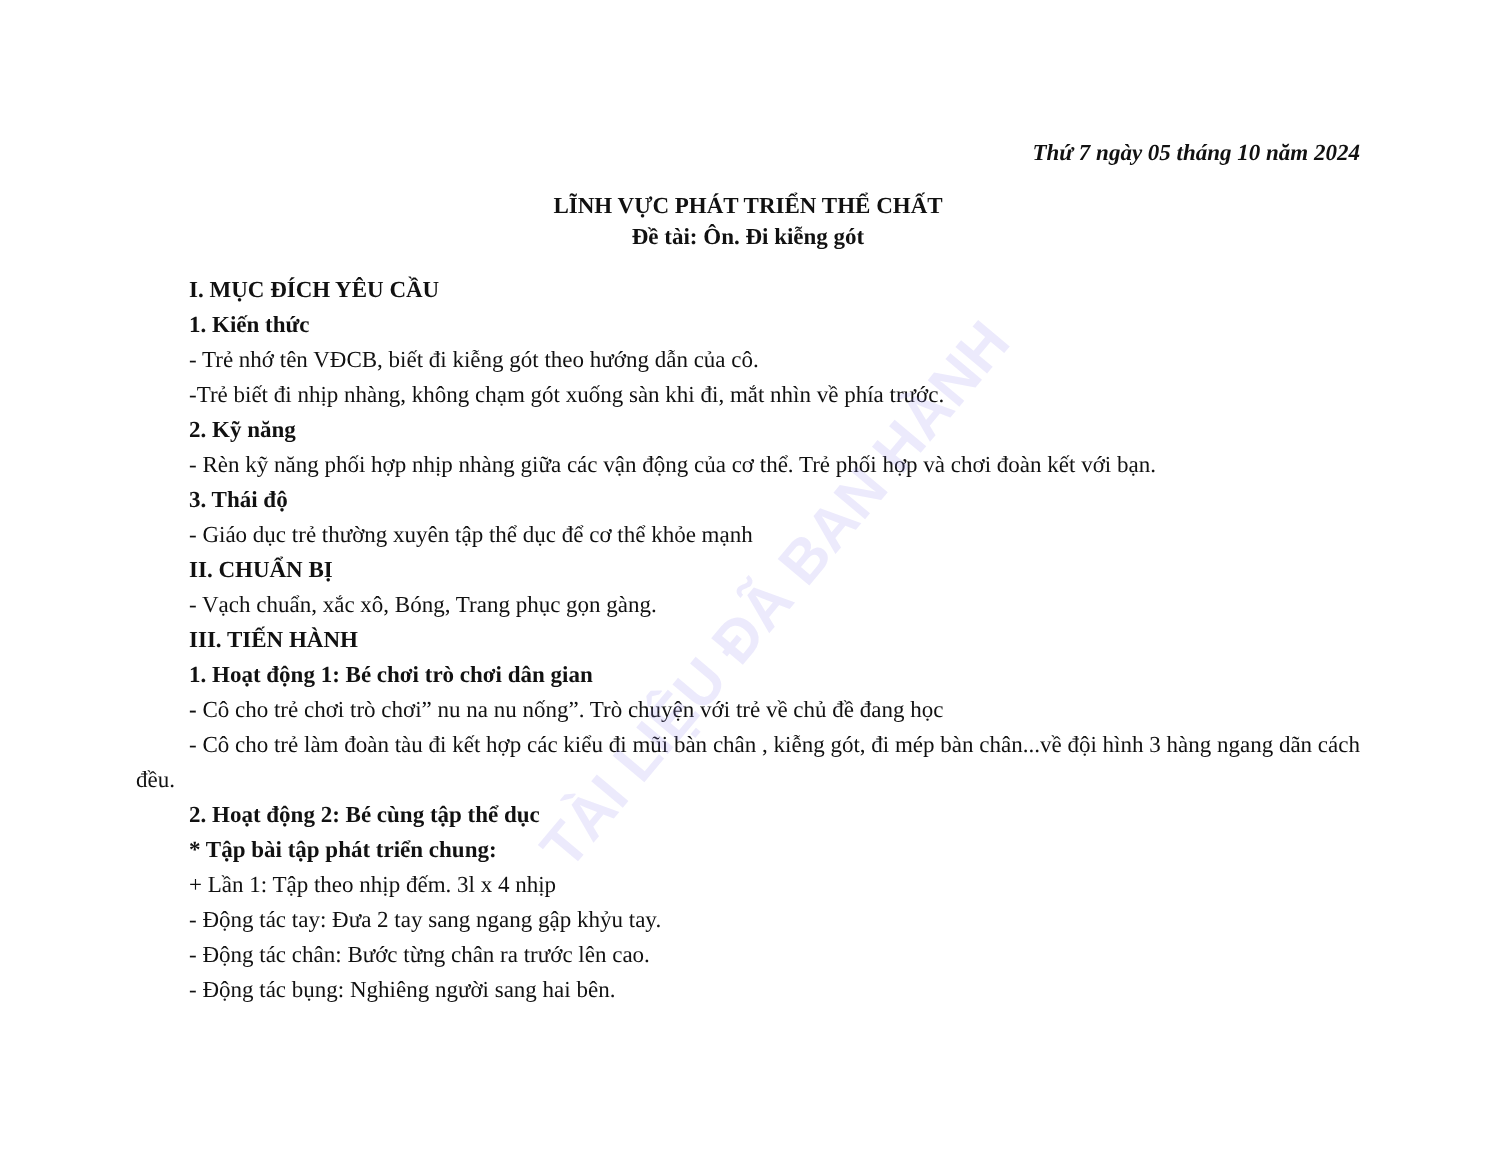TÀI LIỆU ĐÃ BAN HÀNH
Thứ 7 ngày 05 tháng 10 năm 2024
LĨNH VỰC PHÁT TRIỂN THỂ CHẤT
Đề tài: Ôn. Đi kiễng gót
I. MỤC ĐÍCH YÊU CẦU
1. Kiến thức
- Trẻ nhớ tên VĐCB, biết đi kiễng gót theo hướng dẫn của cô.
-Trẻ biết đi nhịp nhàng, không chạm gót xuống sàn khi đi, mắt nhìn về phía trước.
2. Kỹ năng
- Rèn kỹ năng phối hợp nhịp nhàng giữa các vận động của cơ thể. Trẻ phối hợp và chơi đoàn kết với bạn.
3. Thái độ
- Giáo dục trẻ thường xuyên tập thể dục để cơ thể khỏe mạnh
II. CHUẨN BỊ
- Vạch chuẩn, xắc xô, Bóng, Trang phục gọn gàng.
III. TIẾN HÀNH
1. Hoạt động 1: Bé chơi trò chơi dân gian
- Cô cho trẻ chơi trò chơi” nu na nu nống”. Trò chuyện với trẻ về chủ đề đang học
- Cô cho trẻ làm đoàn tàu đi kết hợp các kiểu đi mũi bàn chân , kiễng gót, đi mép bàn chân...về đội hình 3 hàng ngang dãn cách đều.
2. Hoạt động 2: Bé cùng tập thể dục
* Tập bài tập phát triển chung:
+ Lần 1: Tập theo nhịp đếm. 3l x 4 nhịp
- Động tác tay: Đưa 2 tay sang ngang gập khỷu tay.
- Động tác chân: Bước từng chân ra trước lên cao.
- Động tác bụng: Nghiêng người sang hai bên.